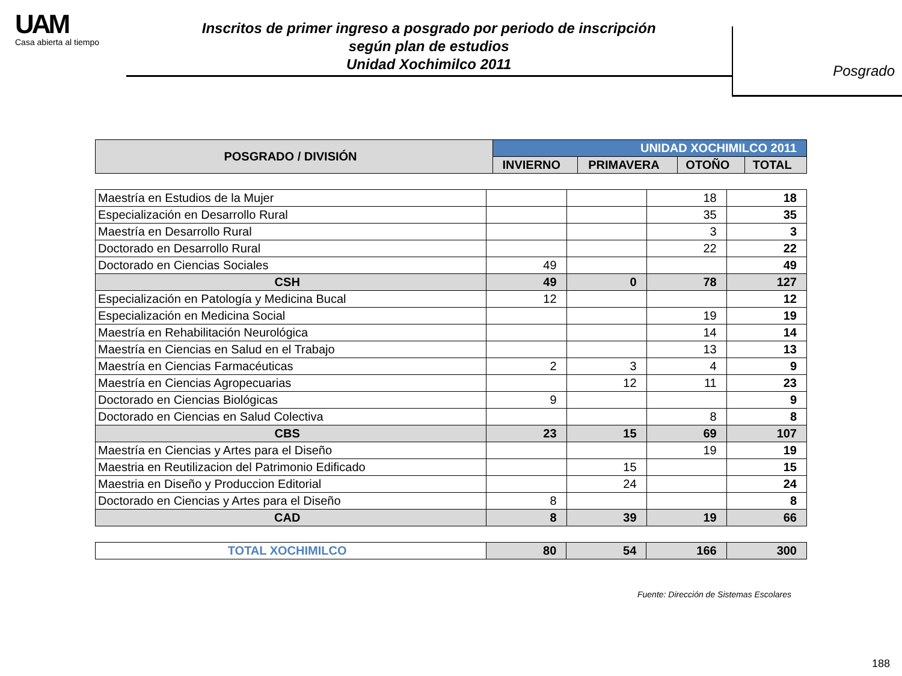UAM
Casa abierta al tiempo
Inscritos de primer ingreso a posgrado por periodo de inscripción
según plan de estudios
Unidad Xochimilco 2011
Posgrado
| POSGRADO / DIVISIÓN | UNIDAD XOCHIMILCO 2011 | | | |
| --- | --- | --- | --- | --- |
| | INVIERNO | PRIMAVERA | OTOÑO | TOTAL |
| Maestría en Estudios de la Mujer | | | 18 | 18 |
| Especialización en Desarrollo Rural | | | 35 | 35 |
| Maestría en Desarrollo Rural | | | 3 | 3 |
| Doctorado en Desarrollo Rural | | | 22 | 22 |
| Doctorado en Ciencias Sociales | 49 | | | 49 |
| CSH | 49 | 0 | 78 | 127 |
| Especialización en Patología y Medicina Bucal | 12 | | | 12 |
| Especialización en Medicina Social | | | 19 | 19 |
| Maestría en Rehabilitación Neurológica | | | 14 | 14 |
| Maestría en Ciencias en Salud en el Trabajo | | | 13 | 13 |
| Maestría en Ciencias Farmacéuticas | 2 | 3 | 4 | 9 |
| Maestría en Ciencias Agropecuarias | | 12 | 11 | 23 |
| Doctorado en Ciencias Biológicas | 9 | | | 9 |
| Doctorado en Ciencias en Salud Colectiva | | | 8 | 8 |
| CBS | 23 | 15 | 69 | 107 |
| Maestría en Ciencias y Artes para el Diseño | | | 19 | 19 |
| Maestria en Reutilizacion del Patrimonio Edificado | | 15 | | 15 |
| Maestria en Diseño y Produccion Editorial | | 24 | | 24 |
| Doctorado en Ciencias y Artes para el Diseño | 8 | | | 8 |
| CAD | 8 | 39 | 19 | 66 |
| TOTAL XOCHIMILCO | 80 | 54 | 166 | 300 |
Fuente: Dirección de Sistemas Escolares
188